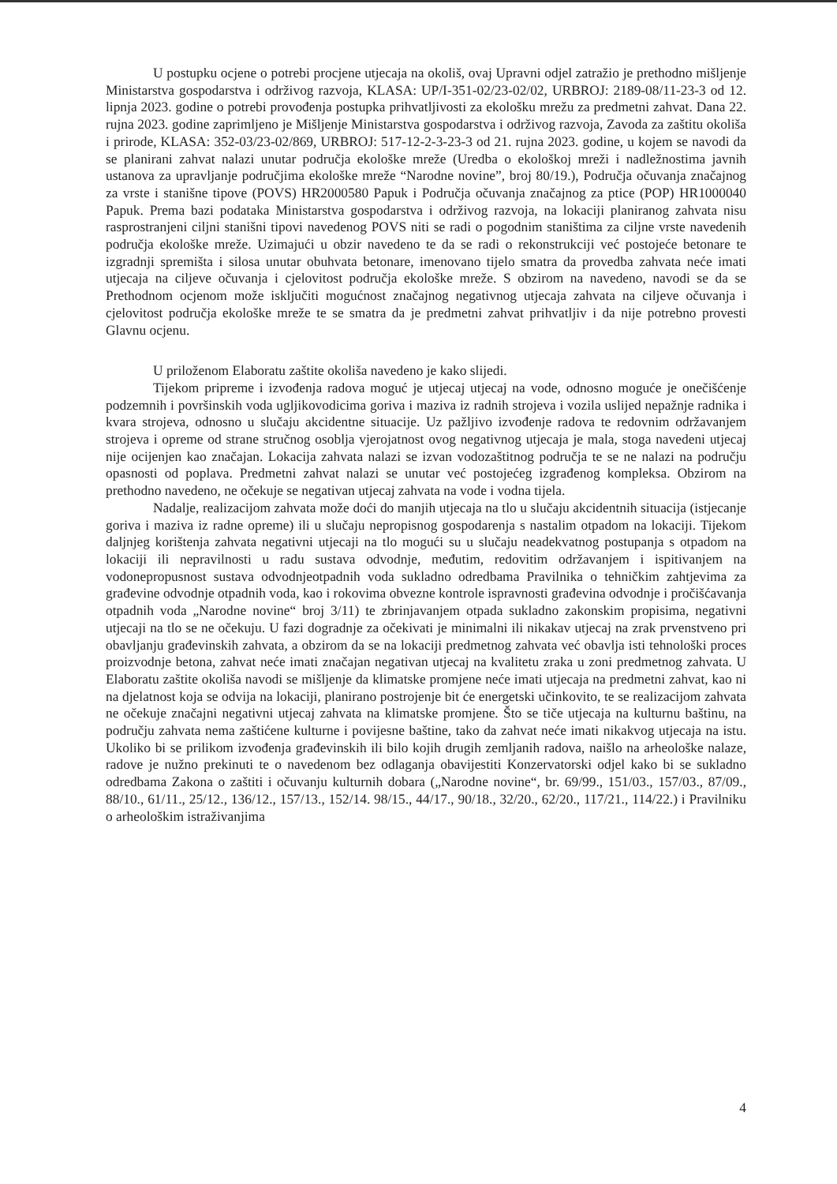U postupku ocjene o potrebi procjene utjecaja na okoliš, ovaj Upravni odjel zatražio je prethodno mišljenje Ministarstva gospodarstva i održivog razvoja, KLASA: UP/I-351-02/23-02/02, URBROJ: 2189-08/11-23-3 od 12. lipnja 2023. godine o potrebi provođenja postupka prihvatljivosti za ekološku mrežu za predmetni zahvat. Dana 22. rujna 2023. godine zaprimljeno je Mišljenje Ministarstva gospodarstva i održivog razvoja, Zavoda za zaštitu okoliša i prirode, KLASA: 352-03/23-02/869, URBROJ: 517-12-2-3-23-3 od 21. rujna 2023. godine, u kojem se navodi da se planirani zahvat nalazi unutar područja ekološke mreže (Uredba o ekološkoj mreži i nadležnostima javnih ustanova za upravljanje područjima ekološke mreže “Narodne novine”, broj 80/19.), Područja očuvanja značajnog za vrste i stanišne tipove (POVS) HR2000580 Papuk i Područja očuvanja značajnog za ptice (POP) HR1000040 Papuk. Prema bazi podataka Ministarstva gospodarstva i održivog razvoja, na lokaciji planiranog zahvata nisu rasprostranjeni ciljni stanišni tipovi navedenog POVS niti se radi o pogodnim staništima za ciljne vrste navedenih područja ekološke mreže. Uzimajući u obzir navedeno te da se radi o rekonstrukciji već postojeće betonare te izgradnji spremišta i silosa unutar obuhvata betonare, imenovano tijelo smatra da provedba zahvata neće imati utjecaja na ciljeve očuvanja i cjelovitost područja ekološke mreže. S obzirom na navedeno, navodi se da se Prethodnom ocjenom može isključiti mogućnost značajnog negativnog utjecaja zahvata na ciljeve očuvanja i cjelovitost područja ekološke mreže te se smatra da je predmetni zahvat prihvatljiv i da nije potrebno provesti Glavnu ocjenu.
U priloženom Elaboratu zaštite okoliša navedeno je kako slijedi.
Tijekom pripreme i izvođenja radova moguć je utjecaj utjecaj na vode, odnosno moguće je onečišćenje podzemnih i površinskih voda ugljikovodicima goriva i maziva iz radnih strojeva i vozila uslijed nepažnje radnika i kvara strojeva, odnosno u slučaju akcidentne situacije. Uz pažljivo izvođenje radova te redovnim održavanjem strojeva i opreme od strane stručnog osoblja vjerojatnost ovog negativnog utjecaja je mala, stoga navedeni utjecaj nije ocijenjen kao značajan. Lokacija zahvata nalazi se izvan vodozaštitnog područja te se ne nalazi na području opasnosti od poplava. Predmetni zahvat nalazi se unutar već postojećeg izgrađenog kompleksa. Obzirom na prethodno navedeno, ne očekuje se negativan utjecaj zahvata na vode i vodna tijela.
Nadalje, realizacijom zahvata može doći do manjih utjecaja na tlo u slučaju akcidentnih situacija (istjecanje goriva i maziva iz radne opreme) ili u slučaju nepropisnog gospodarenja s nastalim otpadom na lokaciji. Tijekom daljnjeg korištenja zahvata negativni utjecaji na tlo mogući su u slučaju neadekvatnog postupanja s otpadom na lokaciji ili nepravilnosti u radu sustava odvodnje, međutim, redovitim održavanjem i ispitivanjem na vodonepropusnost sustava odvodnjeotpadnih voda sukladno odredbama Pravilnika o tehničkim zahtjevima za građevine odvodnje otpadnih voda, kao i rokovima obvezne kontrole ispravnosti građevina odvodnje i pročišćavanja otpadnih voda „Narodne novine“ broj 3/11) te zbrinjavanjem otpada sukladno zakonskim propisima, negativni utjecaji na tlo se ne očekuju. U fazi dogradnje za očekivati je minimalni ili nikakav utjecaj na zrak prvenstveno pri obavljanju građevinskih zahvata, a obzirom da se na lokaciji predmetnog zahvata već obavlja isti tehnološki proces proizvodnje betona, zahvat neće imati značajan negativan utjecaj na kvalitetu zraka u zoni predmetnog zahvata. U Elaboratu zaštite okoliša navodi se mišljenje da klimatske promjene neće imati utjecaja na predmetni zahvat, kao ni na djelatnost koja se odvija na lokaciji, planirano postrojenje bit će energetski učinkovito, te se realizacijom zahvata ne očekuje značajni negativni utjecaj zahvata na klimatske promjene. Što se tiče utjecaja na kulturnu baštinu, na području zahvata nema zaštićene kulturne i povijesne baštine, tako da zahvat neće imati nikakvog utjecaja na istu. Ukoliko bi se prilikom izvođenja građevinskih ili bilo kojih drugih zemljanih radova, naišlo na arheološke nalaze, radove je nužno prekinuti te o navedenom bez odlaganja obavijestiti Konzervatorski odjel kako bi se sukladno odredbama Zakona o zaštiti i očuvanju kulturnih dobara („Narodne novine“, br. 69/99., 151/03., 157/03., 87/09., 88/10., 61/11., 25/12., 136/12., 157/13., 152/14. 98/15., 44/17., 90/18., 32/20., 62/20., 117/21., 114/22.) i Pravilniku o arheološkim istraživanjima
4